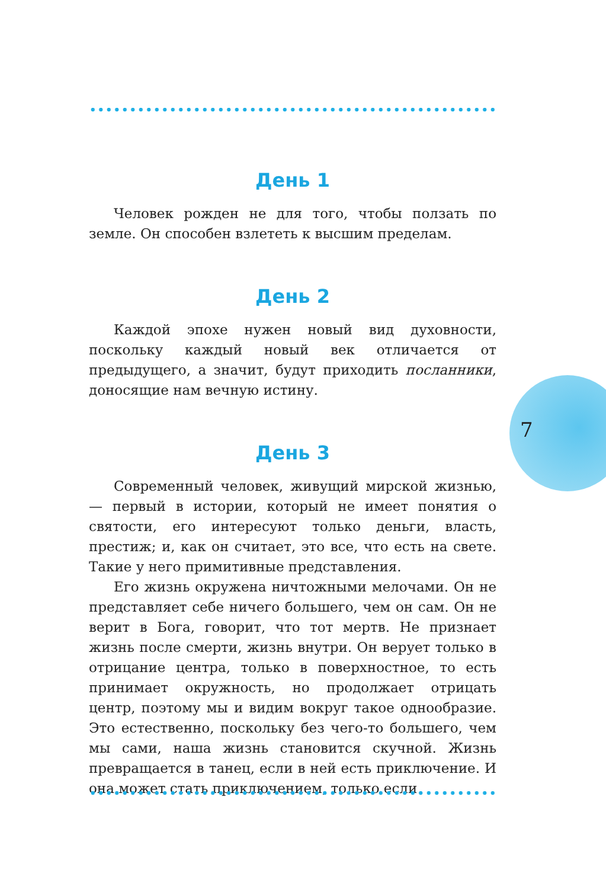День 1
Человек рожден не для того, чтобы ползать по земле. Он способен взлететь к высшим пределам.
День 2
Каждой эпохе нужен новый вид духовности, поскольку каждый новый век отличается от предыдущего, а значит, будут приходить посланники, доносящие нам вечную истину.
День 3
Современный человек, живущий мирской жизнью, — первый в истории, который не имеет понятия о святости, его интересуют только деньги, власть, престиж; и, как он считает, это все, что есть на свете. Такие у него примитивные представления.
Его жизнь окружена ничтожными мелочами. Он не представляет себе ничего большего, чем он сам. Он не верит в Бога, говорит, что тот мертв. Не признает жизнь после смерти, жизнь внутри. Он верует только в отрицание центра, только в поверхностное, то есть принимает окружность, но продолжает отрицать центр, поэтому мы и видим вокруг такое однообразие. Это естественно, поскольку без чего-то большего, чем мы сами, наша жизнь становится скучной. Жизнь превращается в танец, если в ней есть приключение. И она может стать приключением, только если
7